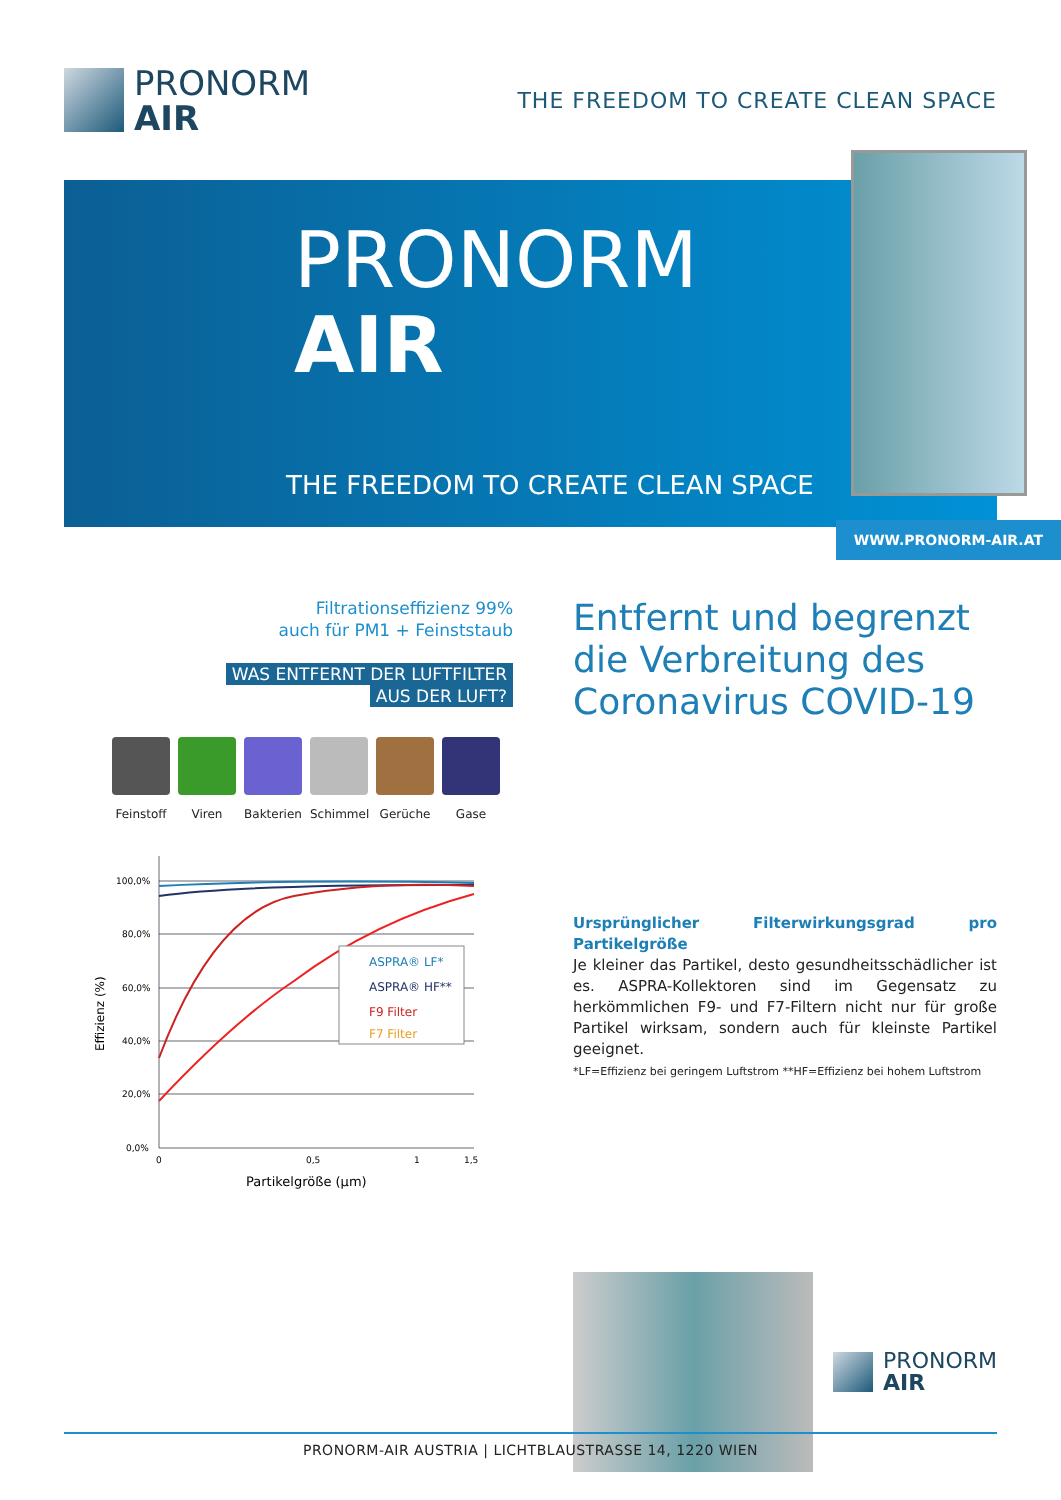PRONORM
AIR
THE FREEDOM TO CREATE CLEAN SPACE
PRONORM
AIR
THE FREEDOM TO CREATE CLEAN SPACE
WWW.PRONORM-AIR.AT
Filtrationseffizienz 99%
auch für PM1 + Feinststaub
WAS ENTFERNT DER LUFTFILTER
AUS DER LUFT?
Feinstoff
Viren Bakterien
Schimmel Gerüche Gase
Effizienz (%)
100,0%
80,0%
60,0%
40,0%
20,0%
0,0%
0
0,5
1
1,5
Partikelgröße (µm)
ASPRA® LF*
ASPRA® HF**
F9 Filter
F7 Filter
Entfernt und begrenzt die Verbreitung des Coronavirus COVID-19
Ursprünglicher Filterwirkungsgrad pro Partikelgröße
Je kleiner das Partikel, desto gesundheitsschädlicher ist es. ASPRA-Kollektoren sind im Gegensatz zu herkömmlichen F9- und F7-Filtern nicht nur für große Partikel wirksam, sondern auch für kleinste Partikel geeignet.
*LF=Effizienz bei geringem Luftstrom **HF=Effizienz bei hohem Luftstrom
PRONORM
AIR
PRONORM-AIR AUSTRIA | LICHTBLAUSTRASSE 14, 1220 WIEN